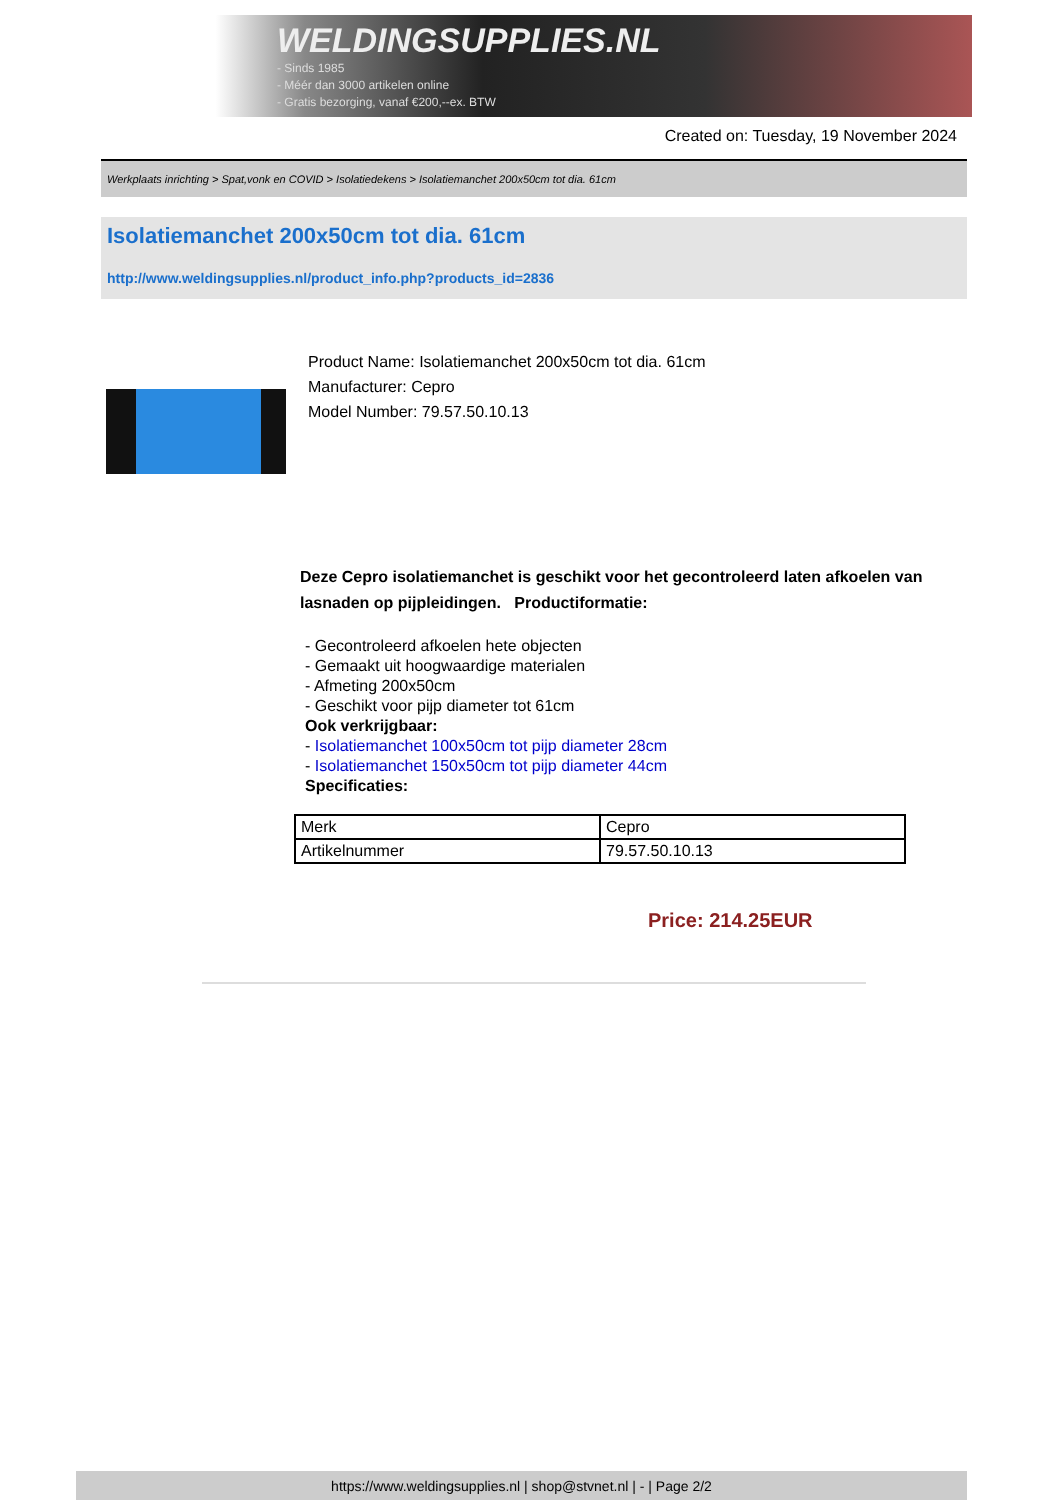WELDINGSUPPLIES.NL
- Sinds 1985
- Méér dan 3000 artikelen online
- Gratis bezorging, vanaf €200,--ex. BTW
Created on: Tuesday, 19 November 2024
Werkplaats inrichting > Spat,vonk en COVID > Isolatiedekens > Isolatiemanchet 200x50cm tot dia. 61cm
Isolatiemanchet 200x50cm tot dia. 61cm
http://www.weldingsupplies.nl/product_info.php?products_id=2836
Product Name: Isolatiemanchet 200x50cm tot dia. 61cm
Manufacturer: Cepro
Model Number: 79.57.50.10.13
Deze Cepro isolatiemanchet is geschikt voor het gecontroleerd laten afkoelen van lasnaden op pijpleidingen. Productiformatie:
- Gecontroleerd afkoelen hete objecten
- Gemaakt uit hoogwaardige materialen
- Afmeting 200x50cm
- Geschikt voor pijp diameter tot 61cm
Ook verkrijgbaar:
- Isolatiemanchet 100x50cm tot pijp diameter 28cm
- Isolatiemanchet 150x50cm tot pijp diameter 44cm
Specificaties:
| Merk | Cepro |
| Artikelnummer | 79.57.50.10.13 |
Price: 214.25EUR
https://www.weldingsupplies.nl | shop@stvnet.nl | - | Page 2/2